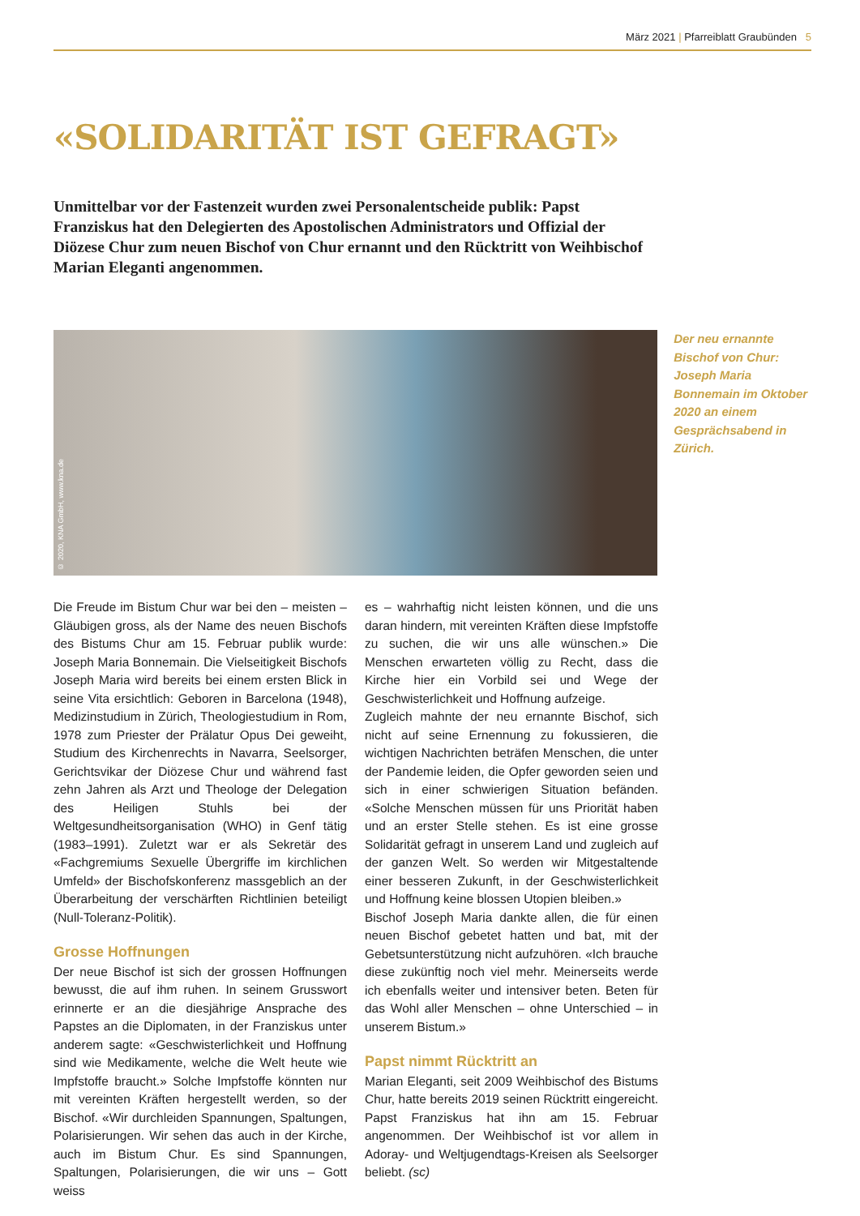März 2021 | Pfarreiblatt Graubünden 5
«SOLIDARITÄT IST GEFRAGT»
Unmittelbar vor der Fastenzeit wurden zwei Personalentscheide publik: Papst Franziskus hat den Delegierten des Apostolischen Administrators und Offizial der Diözese Chur zum neuen Bischof von Chur ernannt und den Rücktritt von Weihbischof Marian Eleganti angenommen.
© 2020, KNA GmbH, www.kna.de
Der neu ernannte Bischof von Chur: Joseph Maria Bonnemain im Oktober 2020 an einem Gesprächsabend in Zürich.
Die Freude im Bistum Chur war bei den – meisten – Gläubigen gross, als der Name des neuen Bischofs des Bistums Chur am 15. Februar publik wurde: Joseph Maria Bonnemain. Die Vielseitigkeit Bischofs Joseph Maria wird bereits bei einem ersten Blick in seine Vita ersichtlich: Geboren in Barcelona (1948), Medizinstudium in Zürich, Theologiestudium in Rom, 1978 zum Priester der Prälatur Opus Dei geweiht, Studium des Kirchenrechts in Navarra, Seelsorger, Gerichtsvikar der Diözese Chur und während fast zehn Jahren als Arzt und Theologe der Delegation des Heiligen Stuhls bei der Weltgesundheitsorganisation (WHO) in Genf tätig (1983–1991). Zuletzt war er als Sekretär des «Fachgremiums Sexuelle Übergriffe im kirchlichen Umfeld» der Bischofskonferenz massgeblich an der Überarbeitung der verschärften Richtlinien beteiligt (Null-Toleranz-Politik).
Grosse Hoffnungen
Der neue Bischof ist sich der grossen Hoffnungen bewusst, die auf ihm ruhen. In seinem Grusswort erinnerte er an die diesjährige Ansprache des Papstes an die Diplomaten, in der Franziskus unter anderem sagte: «Geschwisterlichkeit und Hoffnung sind wie Medikamente, welche die Welt heute wie Impfstoffe braucht.» Solche Impfstoffe könnten nur mit vereinten Kräften hergestellt werden, so der Bischof. «Wir durchleiden Spannungen, Spaltungen, Polarisierungen. Wir sehen das auch in der Kirche, auch im Bistum Chur. Es sind Spannungen, Spaltungen, Polarisierungen, die wir uns – Gott weiss
es – wahrhaftig nicht leisten können, und die uns daran hindern, mit vereinten Kräften diese Impfstoffe zu suchen, die wir uns alle wünschen.» Die Menschen erwarteten völlig zu Recht, dass die Kirche hier ein Vorbild sei und Wege der Geschwisterlichkeit und Hoffnung aufzeige.
Zugleich mahnte der neu ernannte Bischof, sich nicht auf seine Ernennung zu fokussieren, die wichtigen Nachrichten beträfen Menschen, die unter der Pandemie leiden, die Opfer geworden seien und sich in einer schwierigen Situation befänden. «Solche Menschen müssen für uns Priorität haben und an erster Stelle stehen. Es ist eine grosse Solidarität gefragt in unserem Land und zugleich auf der ganzen Welt. So werden wir Mitgestaltende einer besseren Zukunft, in der Geschwisterlichkeit und Hoffnung keine blossen Utopien bleiben.»
Bischof Joseph Maria dankte allen, die für einen neuen Bischof gebetet hatten und bat, mit der Gebetsunterstützung nicht aufzuhören. «Ich brauche diese zukünftig noch viel mehr. Meinerseits werde ich ebenfalls weiter und intensiver beten. Beten für das Wohl aller Menschen – ohne Unterschied – in unserem Bistum.»
Papst nimmt Rücktritt an
Marian Eleganti, seit 2009 Weihbischof des Bistums Chur, hatte bereits 2019 seinen Rücktritt eingereicht. Papst Franziskus hat ihn am 15. Februar angenommen. Der Weihbischof ist vor allem in Adoray- und Weltjugendtags-Kreisen als Seelsorger beliebt. (sc)